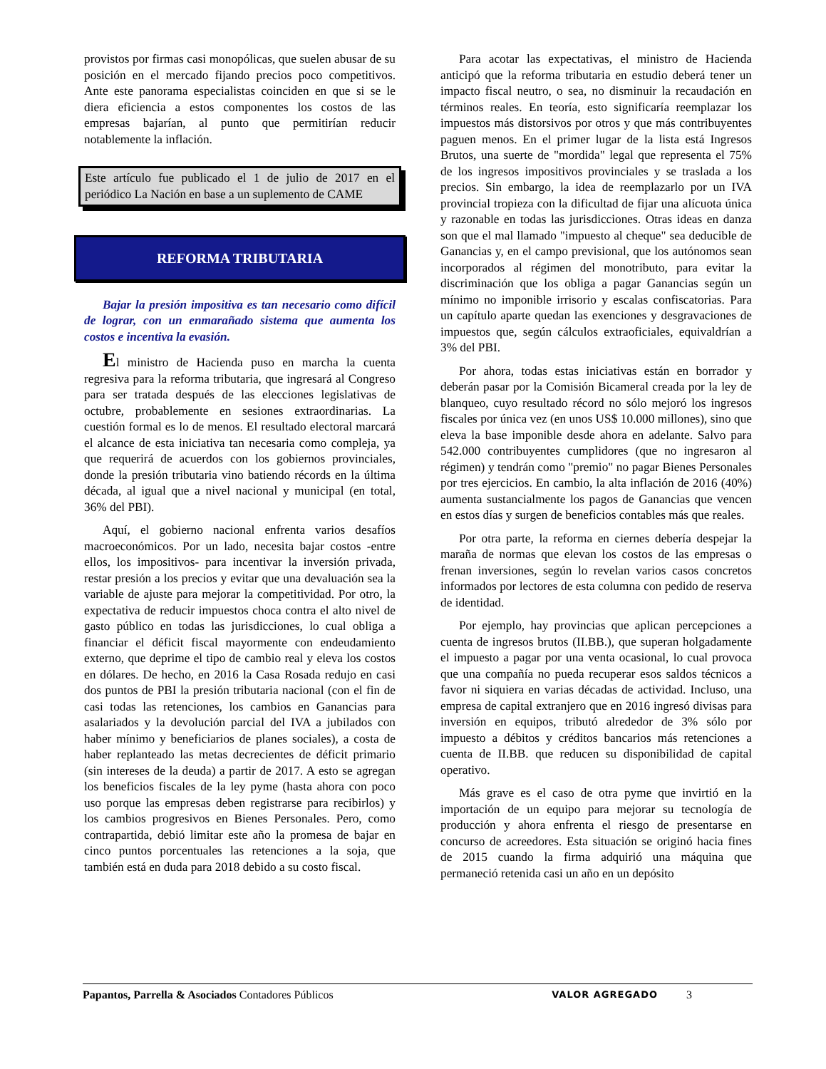provistos por firmas casi monopólicas, que suelen abusar de su posición en el mercado fijando precios poco competitivos. Ante este panorama especialistas coinciden en que si se le diera eficiencia a estos componentes los costos de las empresas bajarían, al punto que permitirían reducir notablemente la inflación.
Este artículo fue publicado el 1 de julio de 2017 en el periódico La Nación en base a un suplemento de CAME
REFORMA TRIBUTARIA
Bajar la presión impositiva es tan necesario como difícil de lograr, con un enmarañado sistema que aumenta los costos e incentiva la evasión.
El ministro de Hacienda puso en marcha la cuenta regresiva para la reforma tributaria, que ingresará al Congreso para ser tratada después de las elecciones legislativas de octubre, probablemente en sesiones extraordinarias. La cuestión formal es lo de menos. El resultado electoral marcará el alcance de esta iniciativa tan necesaria como compleja, ya que requerirá de acuerdos con los gobiernos provinciales, donde la presión tributaria vino batiendo récords en la última década, al igual que a nivel nacional y municipal (en total, 36% del PBI).
Aquí, el gobierno nacional enfrenta varios desafíos macroeconómicos. Por un lado, necesita bajar costos -entre ellos, los impositivos- para incentivar la inversión privada, restar presión a los precios y evitar que una devaluación sea la variable de ajuste para mejorar la competitividad. Por otro, la expectativa de reducir impuestos choca contra el alto nivel de gasto público en todas las jurisdicciones, lo cual obliga a financiar el déficit fiscal mayormente con endeudamiento externo, que deprime el tipo de cambio real y eleva los costos en dólares. De hecho, en 2016 la Casa Rosada redujo en casi dos puntos de PBI la presión tributaria nacional (con el fin de casi todas las retenciones, los cambios en Ganancias para asalariados y la devolución parcial del IVA a jubilados con haber mínimo y beneficiarios de planes sociales), a costa de haber replanteado las metas decrecientes de déficit primario (sin intereses de la deuda) a partir de 2017. A esto se agregan los beneficios fiscales de la ley pyme (hasta ahora con poco uso porque las empresas deben registrarse para recibirlos) y los cambios progresivos en Bienes Personales. Pero, como contrapartida, debió limitar este año la promesa de bajar en cinco puntos porcentuales las retenciones a la soja, que también está en duda para 2018 debido a su costo fiscal.
Para acotar las expectativas, el ministro de Hacienda anticipó que la reforma tributaria en estudio deberá tener un impacto fiscal neutro, o sea, no disminuir la recaudación en términos reales. En teoría, esto significaría reemplazar los impuestos más distorsivos por otros y que más contribuyentes paguen menos. En el primer lugar de la lista está Ingresos Brutos, una suerte de "mordida" legal que representa el 75% de los ingresos impositivos provinciales y se traslada a los precios. Sin embargo, la idea de reemplazarlo por un IVA provincial tropieza con la dificultad de fijar una alícuota única y razonable en todas las jurisdicciones. Otras ideas en danza son que el mal llamado "impuesto al cheque" sea deducible de Ganancias y, en el campo previsional, que los autónomos sean incorporados al régimen del monotributo, para evitar la discriminación que los obliga a pagar Ganancias según un mínimo no imponible irrisorio y escalas confiscatorias. Para un capítulo aparte quedan las exenciones y desgravaciones de impuestos que, según cálculos extraoficiales, equivaldrían a 3% del PBI.
Por ahora, todas estas iniciativas están en borrador y deberán pasar por la Comisión Bicameral creada por la ley de blanqueo, cuyo resultado récord no sólo mejoró los ingresos fiscales por única vez (en unos US$ 10.000 millones), sino que eleva la base imponible desde ahora en adelante. Salvo para 542.000 contribuyentes cumplidores (que no ingresaron al régimen) y tendrán como "premio" no pagar Bienes Personales por tres ejercicios. En cambio, la alta inflación de 2016 (40%) aumenta sustancialmente los pagos de Ganancias que vencen en estos días y surgen de beneficios contables más que reales.
Por otra parte, la reforma en ciernes debería despejar la maraña de normas que elevan los costos de las empresas o frenan inversiones, según lo revelan varios casos concretos informados por lectores de esta columna con pedido de reserva de identidad.
Por ejemplo, hay provincias que aplican percepciones a cuenta de ingresos brutos (II.BB.), que superan holgadamente el impuesto a pagar por una venta ocasional, lo cual provoca que una compañía no pueda recuperar esos saldos técnicos a favor ni siquiera en varias décadas de actividad. Incluso, una empresa de capital extranjero que en 2016 ingresó divisas para inversión en equipos, tributó alrededor de 3% sólo por impuesto a débitos y créditos bancarios más retenciones a cuenta de II.BB. que reducen su disponibilidad de capital operativo.
Más grave es el caso de otra pyme que invirtió en la importación de un equipo para mejorar su tecnología de producción y ahora enfrenta el riesgo de presentarse en concurso de acreedores. Esta situación se originó hacia fines de 2015 cuando la firma adquirió una máquina que permaneció retenida casi un año en un depósito
Papantos, Parrella & Asociados Contadores Públicos VALOR AGREGADO 3